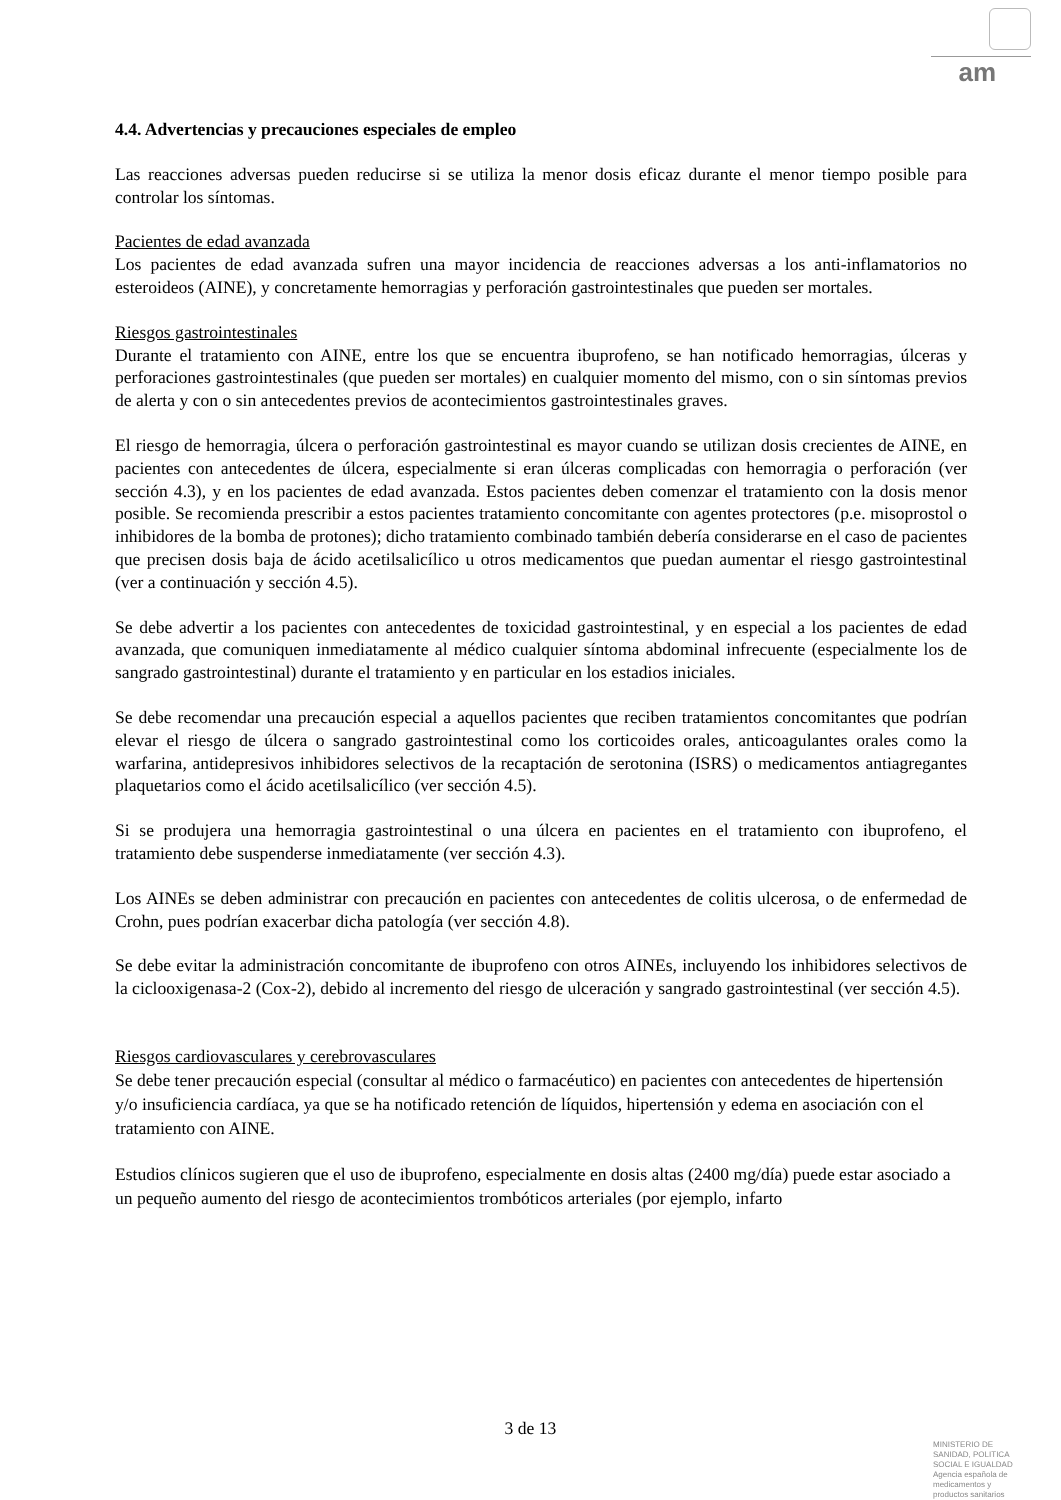am
4.4. Advertencias y precauciones especiales de empleo
Las reacciones adversas pueden reducirse si se utiliza la menor dosis eficaz durante el menor tiempo posible para controlar los síntomas.
Pacientes de edad avanzada
Los pacientes de edad avanzada sufren una mayor incidencia de reacciones adversas a los anti-inflamatorios no esteroideos (AINE), y concretamente hemorragias y perforación gastrointestinales que pueden ser mortales.
Riesgos gastrointestinales
Durante el tratamiento con AINE, entre los que se encuentra ibuprofeno, se han notificado hemorragias, úlceras y perforaciones gastrointestinales (que pueden ser mortales) en cualquier momento del mismo, con o sin síntomas previos de alerta y con o sin antecedentes previos de acontecimientos gastrointestinales graves.
El riesgo de hemorragia, úlcera o perforación gastrointestinal es mayor cuando se utilizan dosis crecientes de AINE, en pacientes con antecedentes de úlcera, especialmente si eran úlceras complicadas con hemorragia o perforación (ver sección 4.3), y en los pacientes de edad avanzada. Estos pacientes deben comenzar el tratamiento con la dosis menor posible. Se recomienda prescribir a estos pacientes tratamiento concomitante con agentes protectores (p.e. misoprostol o inhibidores de la bomba de protones); dicho tratamiento combinado también debería considerarse en el caso de pacientes que precisen dosis baja de ácido acetilsalicílico u otros medicamentos que puedan aumentar el riesgo gastrointestinal (ver a continuación y sección 4.5).
Se debe advertir a los pacientes con antecedentes de toxicidad gastrointestinal, y en especial a los pacientes de edad avanzada, que comuniquen inmediatamente al médico cualquier síntoma abdominal infrecuente (especialmente los de sangrado gastrointestinal) durante el tratamiento y en particular en los estadios iniciales.
Se debe recomendar una precaución especial a aquellos pacientes que reciben tratamientos concomitantes que podrían elevar el riesgo de úlcera o sangrado gastrointestinal como los corticoides orales, anticoagulantes orales como la warfarina, antidepresivos inhibidores selectivos de la recaptación de serotonina (ISRS) o medicamentos antiagregantes plaquetarios como el ácido acetilsalicílico (ver sección 4.5).
Si se produjera una hemorragia gastrointestinal o una úlcera en pacientes en el tratamiento con ibuprofeno, el tratamiento debe suspenderse inmediatamente (ver sección 4.3).
Los AINEs se deben administrar con precaución en pacientes con antecedentes de colitis ulcerosa, o de enfermedad de Crohn, pues podrían exacerbar dicha patología (ver sección 4.8).
Se debe evitar la administración concomitante de ibuprofeno con otros AINEs, incluyendo los inhibidores selectivos de la ciclooxigenasa-2 (Cox-2), debido al incremento del riesgo de ulceración y sangrado gastrointestinal (ver sección 4.5).
Riesgos cardiovasculares y cerebrovasculares
Se debe tener precaución especial (consultar al médico o farmacéutico) en pacientes con antecedentes de hipertensión y/o insuficiencia cardíaca, ya que se ha notificado retención de líquidos, hipertensión y edema en asociación con el tratamiento con AINE.
Estudios clínicos sugieren que el uso de ibuprofeno, especialmente en dosis altas (2400 mg/día) puede estar asociado a un pequeño aumento del riesgo de acontecimientos trombóticos arteriales (por ejemplo, infarto
3 de 13
MINISTERIO DE
SANIDAD, POLITICA
SOCIAL E IGUALDAD
Agencia española de
medicamentos y
productos sanitarios